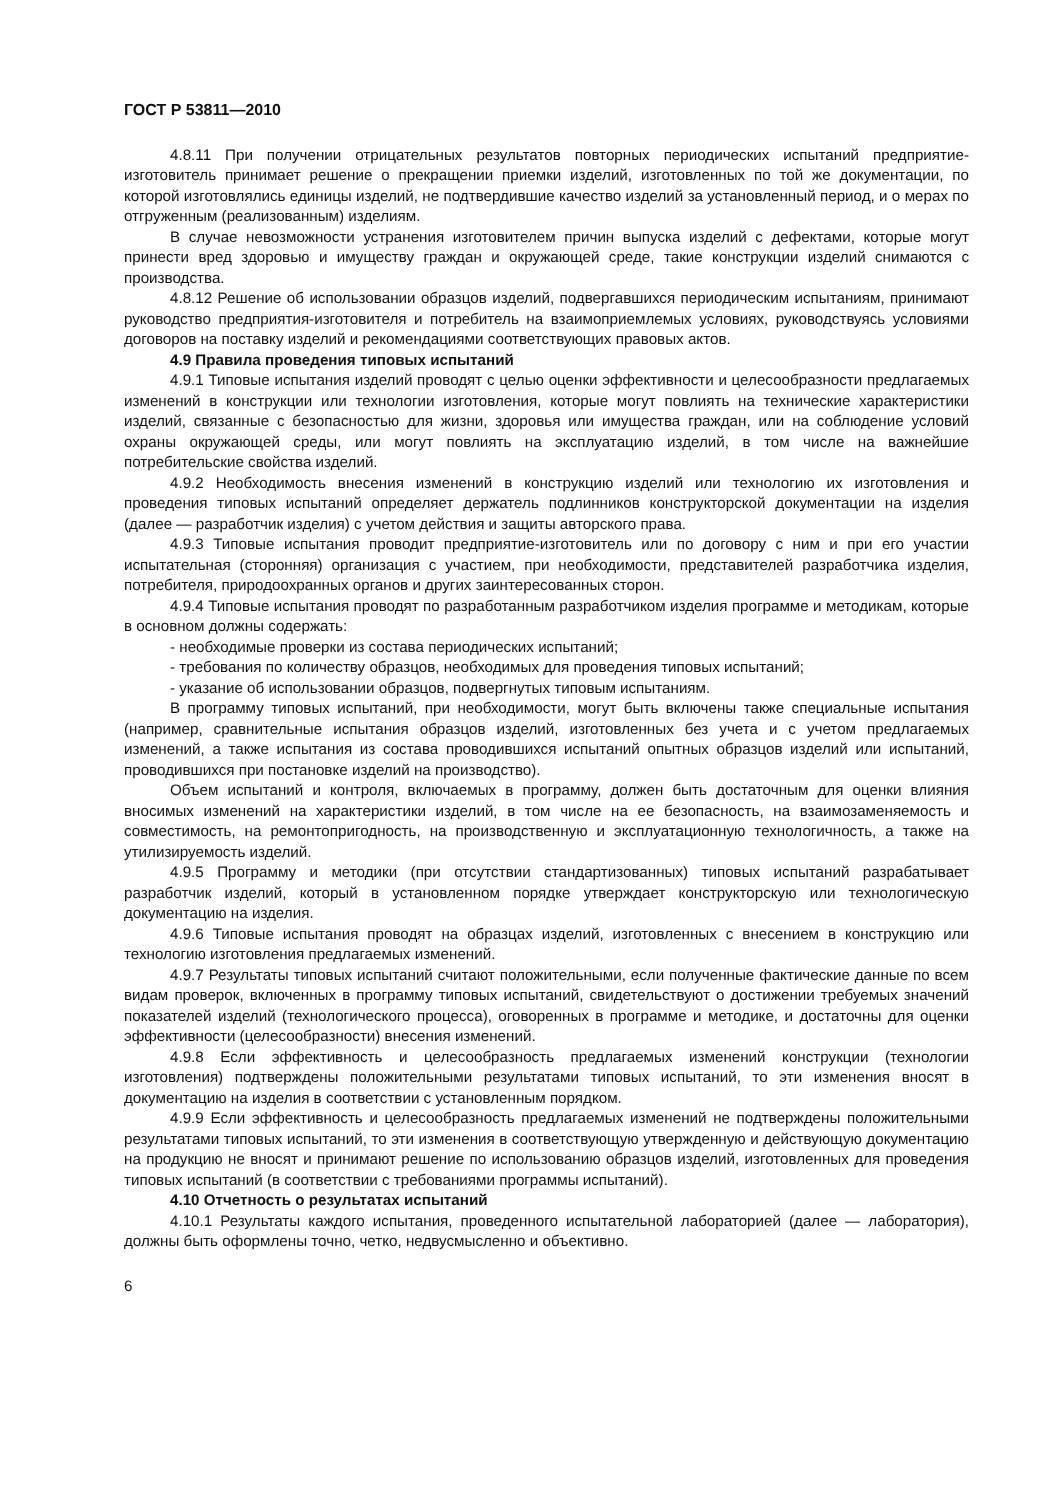ГОСТ Р 53811—2010
4.8.11 При получении отрицательных результатов повторных периодических испытаний предприятие-изготовитель принимает решение о прекращении приемки изделий, изготовленных по той же документации, по которой изготовлялись единицы изделий, не подтвердившие качество изделий за установленный период, и о мерах по отгруженным (реализованным) изделиям.
В случае невозможности устранения изготовителем причин выпуска изделий с дефектами, которые могут принести вред здоровью и имуществу граждан и окружающей среде, такие конструкции изделий снимаются с производства.
4.8.12 Решение об использовании образцов изделий, подвергавшихся периодическим испытаниям, принимают руководство предприятия-изготовителя и потребитель на взаимоприемлемых условиях, руководствуясь условиями договоров на поставку изделий и рекомендациями соответствующих правовых актов.
4.9 Правила проведения типовых испытаний
4.9.1 Типовые испытания изделий проводят с целью оценки эффективности и целесообразности предлагаемых изменений в конструкции или технологии изготовления, которые могут повлиять на технические характеристики изделий, связанные с безопасностью для жизни, здоровья или имущества граждан, или на соблюдение условий охраны окружающей среды, или могут повлиять на эксплуатацию изделий, в том числе на важнейшие потребительские свойства изделий.
4.9.2 Необходимость внесения изменений в конструкцию изделий или технологию их изготовления и проведения типовых испытаний определяет держатель подлинников конструкторской документации на изделия (далее — разработчик изделия) с учетом действия и защиты авторского права.
4.9.3 Типовые испытания проводит предприятие-изготовитель или по договору с ним и при его участии испытательная (сторонняя) организация с участием, при необходимости, представителей разработчика изделия, потребителя, природоохранных органов и других заинтересованных сторон.
4.9.4 Типовые испытания проводят по разработанным разработчиком изделия программе и методикам, которые в основном должны содержать:
- необходимые проверки из состава периодических испытаний;
- требования по количеству образцов, необходимых для проведения типовых испытаний;
- указание об использовании образцов, подвергнутых типовым испытаниям.
В программу типовых испытаний, при необходимости, могут быть включены также специальные испытания (например, сравнительные испытания образцов изделий, изготовленных без учета и с учетом предлагаемых изменений, а также испытания из состава проводившихся испытаний опытных образцов изделий или испытаний, проводившихся при постановке изделий на производство).
Объем испытаний и контроля, включаемых в программу, должен быть достаточным для оценки влияния вносимых изменений на характеристики изделий, в том числе на ее безопасность, на взаимозаменяемость и совместимость, на ремонтопригодность, на производственную и эксплуатационную технологичность, а также на утилизируемость изделий.
4.9.5 Программу и методики (при отсутствии стандартизованных) типовых испытаний разрабатывает разработчик изделий, который в установленном порядке утверждает конструкторскую или технологическую документацию на изделия.
4.9.6 Типовые испытания проводят на образцах изделий, изготовленных с внесением в конструкцию или технологию изготовления предлагаемых изменений.
4.9.7 Результаты типовых испытаний считают положительными, если полученные фактические данные по всем видам проверок, включенных в программу типовых испытаний, свидетельствуют о достижении требуемых значений показателей изделий (технологического процесса), оговоренных в программе и методике, и достаточны для оценки эффективности (целесообразности) внесения изменений.
4.9.8 Если эффективность и целесообразность предлагаемых изменений конструкции (технологии изготовления) подтверждены положительными результатами типовых испытаний, то эти изменения вносят в документацию на изделия в соответствии с установленным порядком.
4.9.9 Если эффективность и целесообразность предлагаемых изменений не подтверждены положительными результатами типовых испытаний, то эти изменения в соответствующую утвержденную и действующую документацию на продукцию не вносят и принимают решение по использованию образцов изделий, изготовленных для проведения типовых испытаний (в соответствии с требованиями программы испытаний).
4.10 Отчетность о результатах испытаний
4.10.1 Результаты каждого испытания, проведенного испытательной лабораторией (далее — лаборатория), должны быть оформлены точно, четко, недвусмысленно и объективно.
6